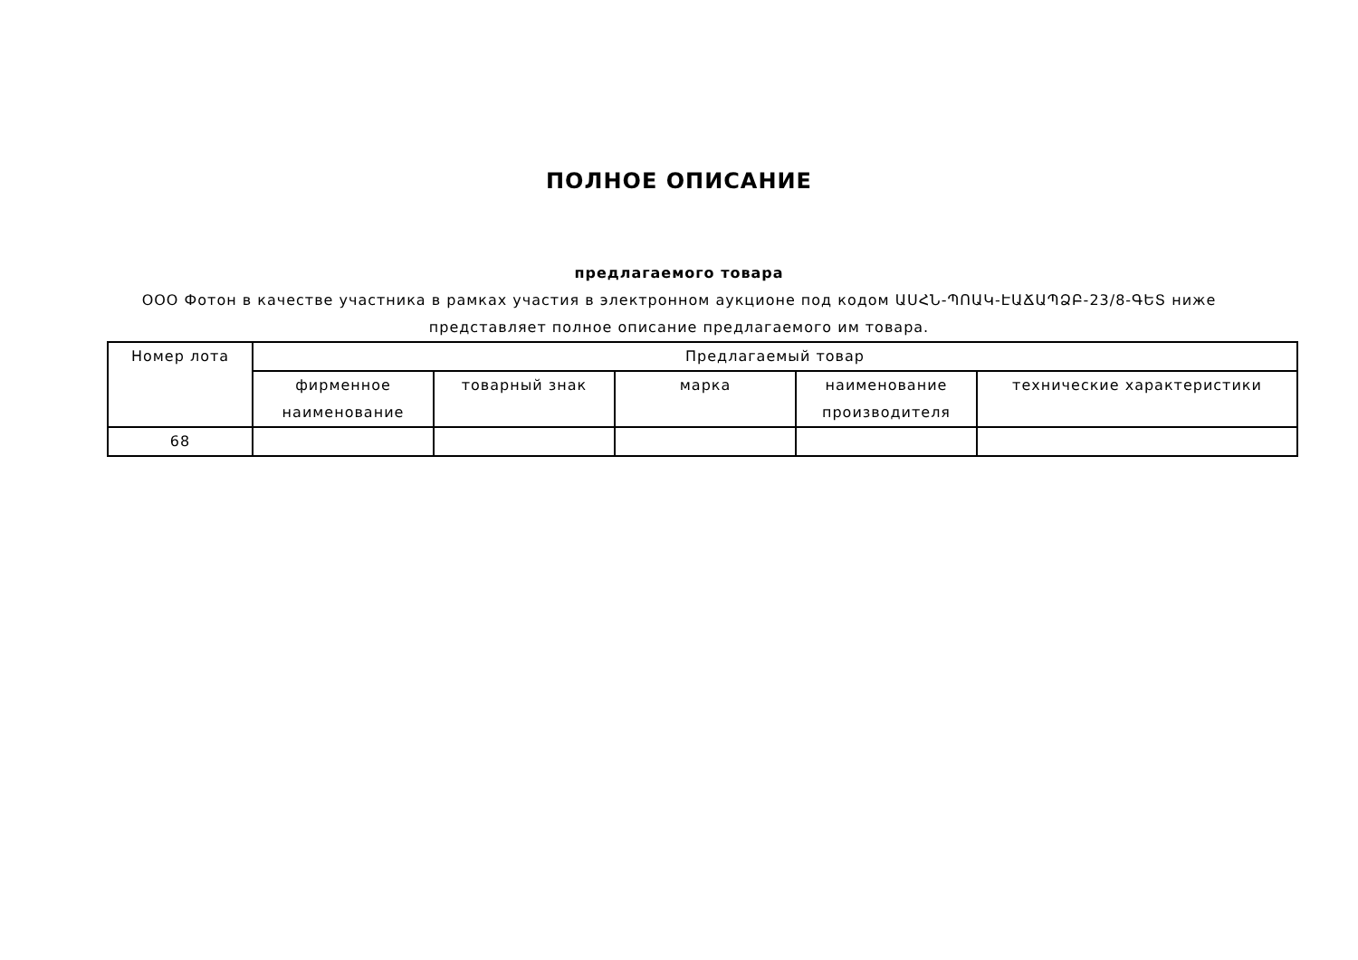ПОЛНОЕ ОПИСАНИЕ
предлагаемого товара
ООО Фотон в качестве участника в рамках участия в электронном аукционе под кодом ԱՍՀՆ-ՊՈԱԿ-ԷԱՃԱՊՁԲ-23/8-ԳԵՏ ниже представляет полное описание предлагаемого им товара.
| Номер лота | Предлагаемый товар | | | | |
| --- | --- | --- | --- | --- | --- |
| | фирменное наименование | товарный знак | марка | наименование производителя | технические характеристики |
| 68 | | | | | |